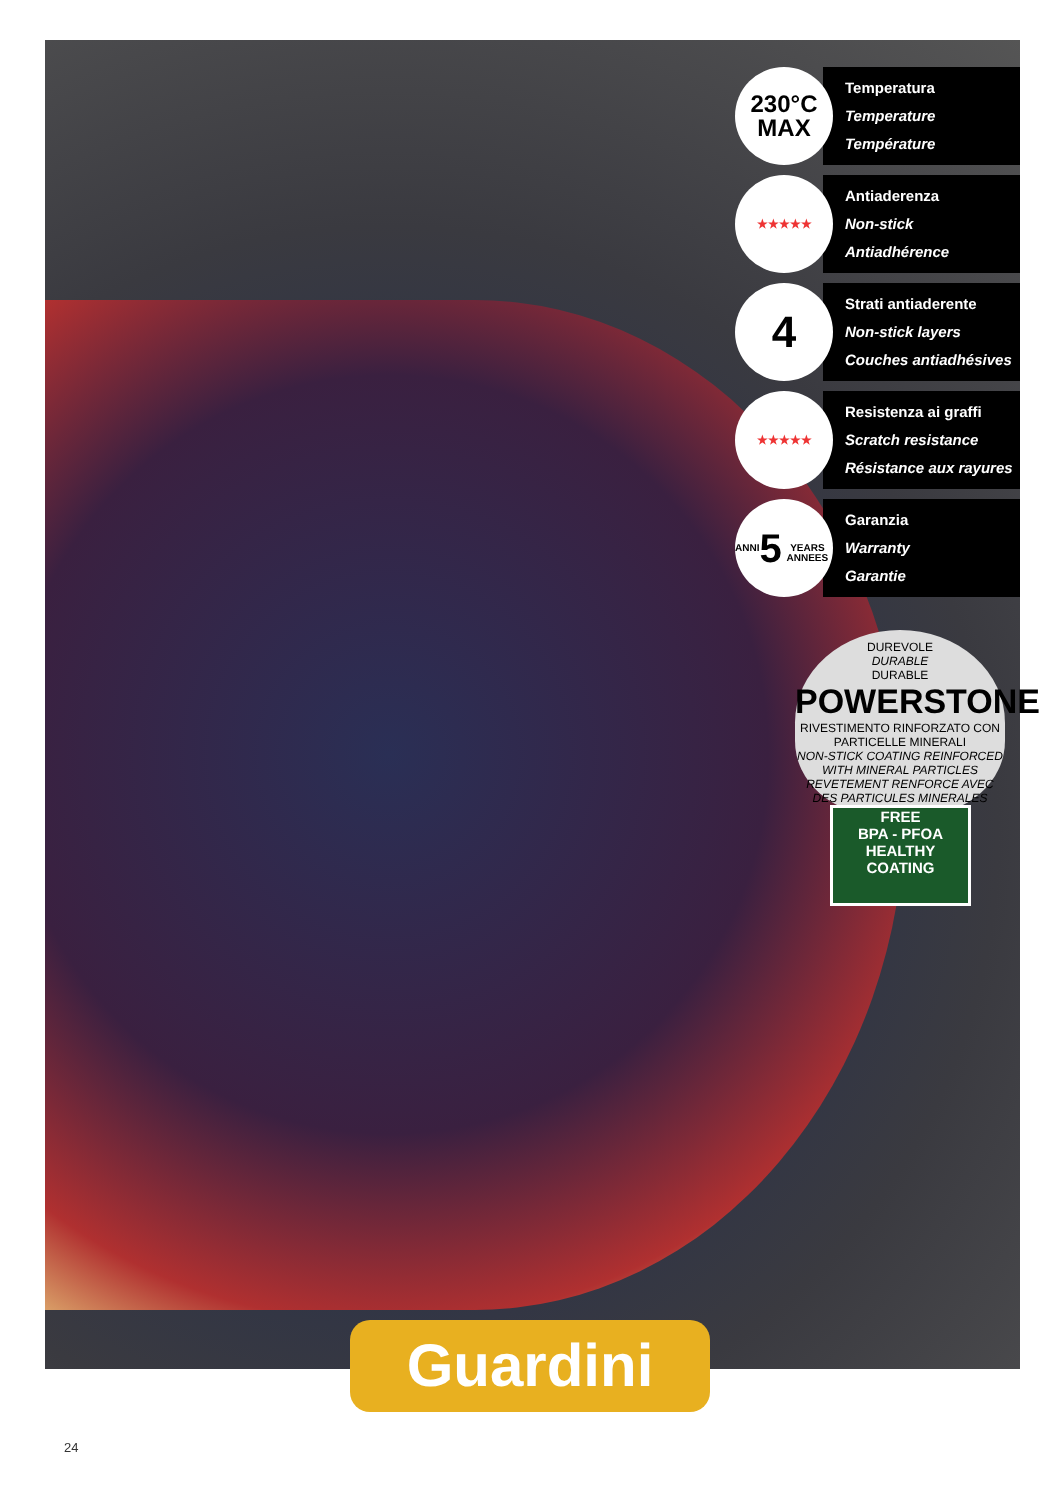230°C
MAX
Temperatura
Temperature
Température
★★★★★
Antiaderenza
Non-stick
Antiadhérence
4
Strati antiaderente
Non-stick layers
Couches antiadhésives
★★★★★
Resistenza ai graffi
Scratch resistance
Résistance aux rayures
ANNI
5
YEARS ANNEES
Garanzia
Warranty
Garantie
DUREVOLE
DURABLE
DURABLE
POWERSTONE
RIVESTIMENTO RINFORZATO CON PARTICELLE MINERALI
NON-STICK COATING REINFORCED WITH MINERAL PARTICLES
REVETEMENT RENFORCE AVEC DES PARTICULES MINERALES
FREE
BPA - PFOA
HEALTHY
COATING
Guardini
24